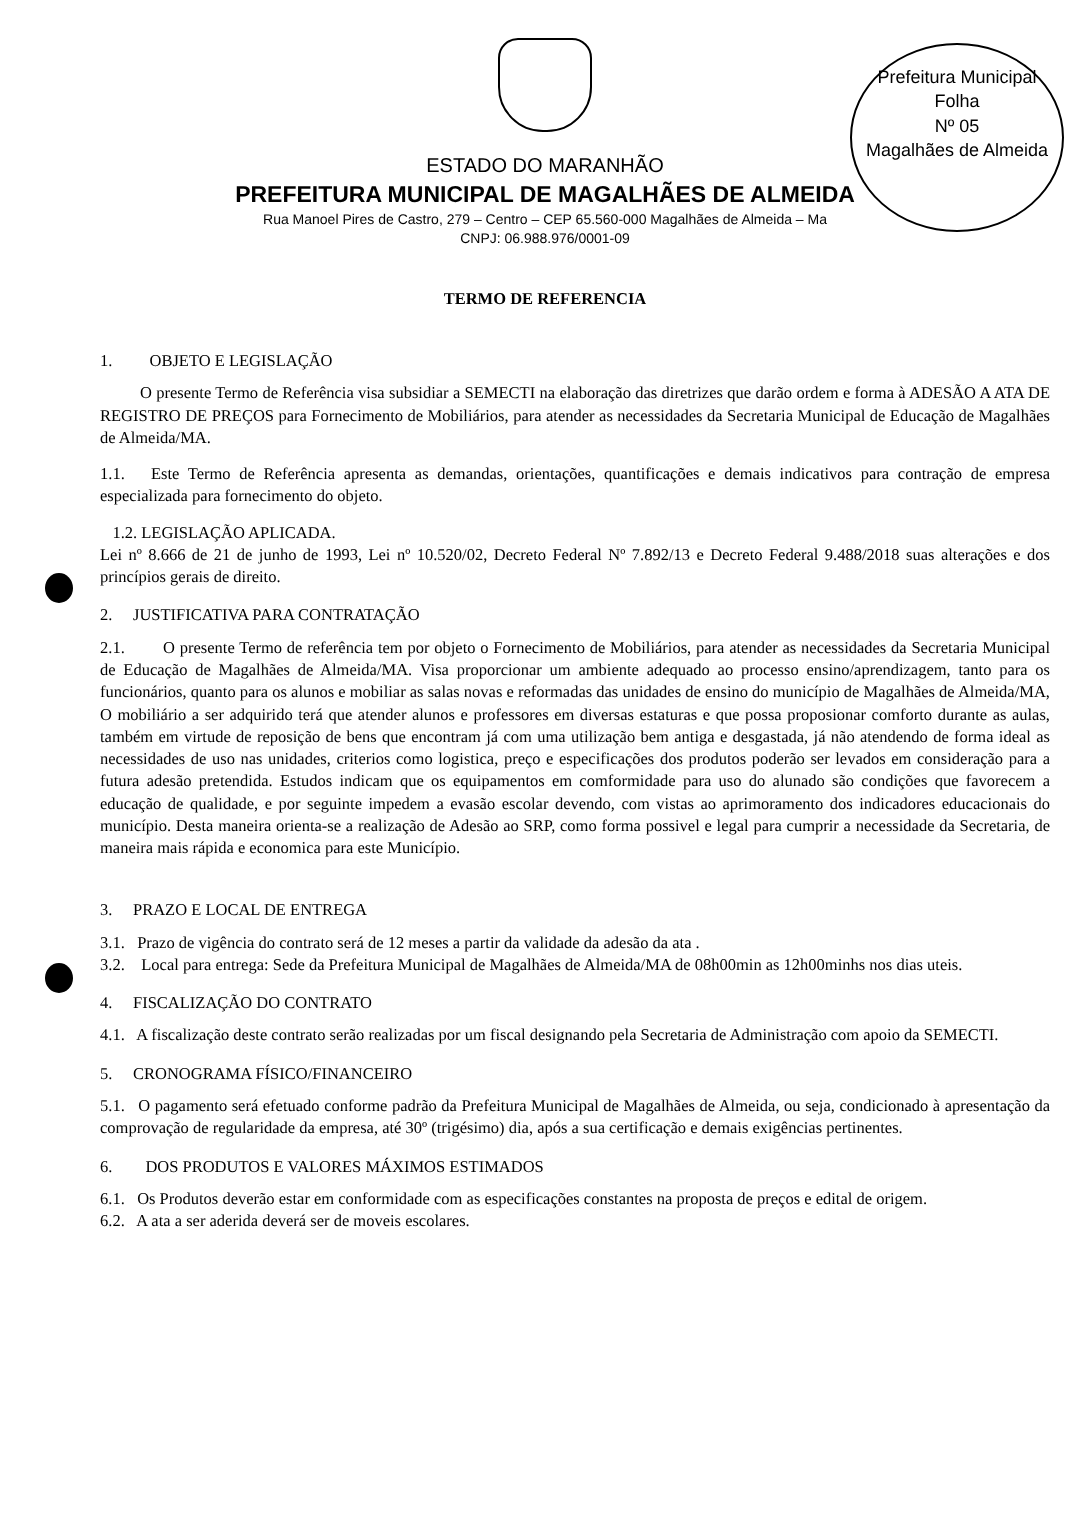Prefeitura Municipal
Folha
Nº 05
Magalhães de Almeida
ESTADO DO MARANHÃO
PREFEITURA MUNICIPAL DE MAGALHÃES DE ALMEIDA
Rua Manoel Pires de Castro, 279 – Centro – CEP 65.560-000 Magalhães de Almeida – Ma
CNPJ: 06.988.976/0001-09
TERMO DE REFERENCIA
1. OBJETO E LEGISLAÇÃO
O presente Termo de Referência visa subsidiar a SEMECTI na elaboração das diretrizes que darão ordem e forma à ADESÃO A ATA DE REGISTRO DE PREÇOS para Fornecimento de Mobiliários, para atender as necessidades da Secretaria Municipal de Educação de Magalhães de Almeida/MA.
1.1. Este Termo de Referência apresenta as demandas, orientações, quantificações e demais indicativos para contração de empresa especializada para fornecimento do objeto.
1.2. LEGISLAÇÃO APLICADA.
Lei nº 8.666 de 21 de junho de 1993, Lei nº 10.520/02, Decreto Federal Nº 7.892/13 e Decreto Federal 9.488/2018 suas alterações e dos princípios gerais de direito.
2. JUSTIFICATIVA PARA CONTRATAÇÃO
2.1. O presente Termo de referência tem por objeto o Fornecimento de Mobiliários, para atender as necessidades da Secretaria Municipal de Educação de Magalhães de Almeida/MA. Visa proporcionar um ambiente adequado ao processo ensino/aprendizagem, tanto para os funcionários, quanto para os alunos e mobiliar as salas novas e reformadas das unidades de ensino do município de Magalhães de Almeida/MA, O mobiliário a ser adquirido terá que atender alunos e professores em diversas estaturas e que possa proposionar comforto durante as aulas, também em virtude de reposição de bens que encontram já com uma utilização bem antiga e desgastada, já não atendendo de forma ideal as necessidades de uso nas unidades, criterios como logistica, preço e especificações dos produtos poderão ser levados em consideração para a futura adesão pretendida. Estudos indicam que os equipamentos em comformidade para uso do alunado são condições que favorecem a educação de qualidade, e por seguinte impedem a evasão escolar devendo, com vistas ao aprimoramento dos indicadores educacionais do município. Desta maneira orienta-se a realização de Adesão ao SRP, como forma possivel e legal para cumprir a necessidade da Secretaria, de maneira mais rápida e economica para este Município.
3. PRAZO E LOCAL DE ENTREGA
3.1. Prazo de vigência do contrato será de 12 meses a partir da validade da adesão da ata .
3.2. Local para entrega: Sede da Prefeitura Municipal de Magalhães de Almeida/MA de 08h00min as 12h00minhs nos dias uteis.
4. FISCALIZAÇÃO DO CONTRATO
4.1. A fiscalização deste contrato serão realizadas por um fiscal designando pela Secretaria de Administração com apoio da SEMECTI.
5. CRONOGRAMA FÍSICO/FINANCEIRO
5.1. O pagamento será efetuado conforme padrão da Prefeitura Municipal de Magalhães de Almeida, ou seja, condicionado à apresentação da comprovação de regularidade da empresa, até 30º (trigésimo) dia, após a sua certificação e demais exigências pertinentes.
6. DOS PRODUTOS E VALORES MÁXIMOS ESTIMADOS
6.1. Os Produtos deverão estar em conformidade com as especificações constantes na proposta de preços e edital de origem.
6.2. A ata a ser aderida deverá ser de moveis escolares.